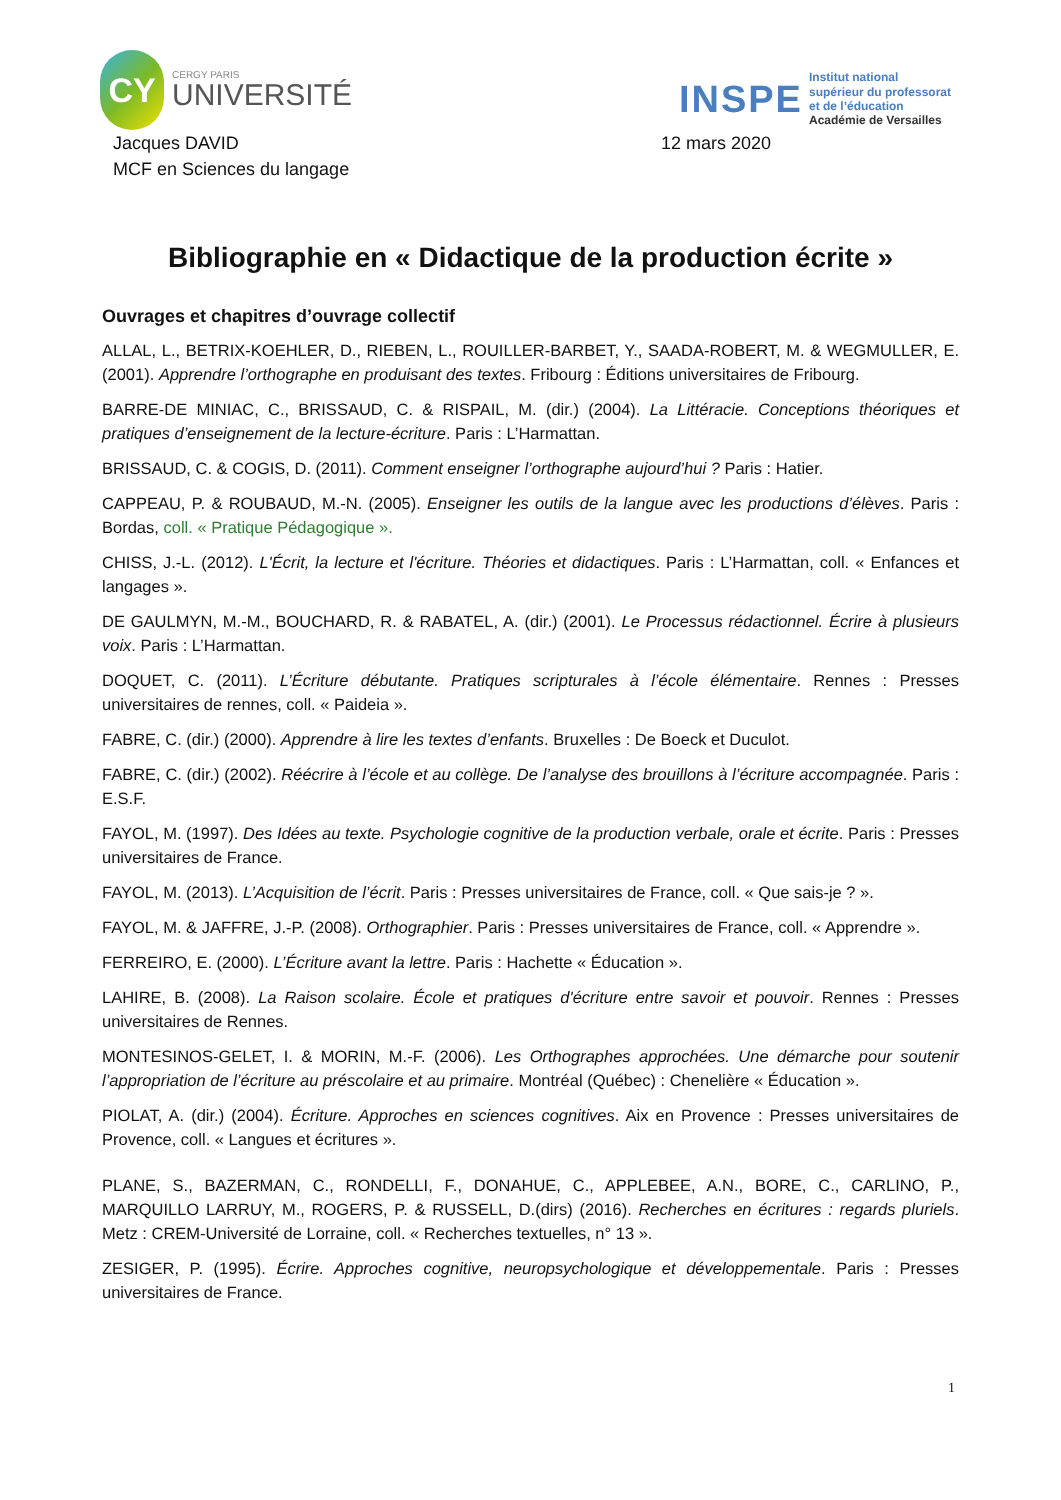CY
CERGY PARIS
UNIVERSITÉ
INSPE
Institut national
supérieur du professorat
et de l’éducation
Académie de Versailles
Jacques DAVID
MCF en Sciences du langage
12 mars 2020
Bibliographie en « Didactique de la production écrite »
Ouvrages et chapitres d’ouvrage collectif
ALLAL, L., BETRIX-KOEHLER, D., RIEBEN, L., ROUILLER-BARBET, Y., SAADA-ROBERT, M. & WEGMULLER, E. (2001). Apprendre l’orthographe en produisant des textes. Fribourg : Éditions universitaires de Fribourg.
BARRE-DE MINIAC, C., BRISSAUD, C. & RISPAIL, M. (dir.) (2004). La Littéracie. Conceptions théoriques et pratiques d’enseignement de la lecture-écriture. Paris : L’Harmattan.
BRISSAUD, C. & COGIS, D. (2011). Comment enseigner l’orthographe aujourd’hui ? Paris : Hatier.
CAPPEAU, P. & ROUBAUD, M.-N. (2005). Enseigner les outils de la langue avec les productions d’élèves. Paris : Bordas, coll. « Pratique Pédagogique ».
CHISS, J.-L. (2012). L'Écrit, la lecture et l'écriture. Théories et didactiques. Paris : L’Harmattan, coll. « Enfances et langages ».
DE GAULMYN, M.-M., BOUCHARD, R. & RABATEL, A. (dir.) (2001). Le Processus rédactionnel. Écrire à plusieurs voix. Paris : L’Harmattan.
DOQUET, C. (2011). L’Écriture débutante. Pratiques scripturales à l’école élémentaire. Rennes : Presses universitaires de rennes, coll. « Paideia ».
FABRE, C. (dir.) (2000). Apprendre à lire les textes d’enfants. Bruxelles : De Boeck et Duculot.
FABRE, C. (dir.) (2002). Réécrire à l’école et au collège. De l’analyse des brouillons à l’écriture accompagnée. Paris : E.S.F.
FAYOL, M. (1997). Des Idées au texte. Psychologie cognitive de la production verbale, orale et écrite. Paris : Presses universitaires de France.
FAYOL, M. (2013). L’Acquisition de l’écrit. Paris : Presses universitaires de France, coll. « Que sais-je ? ».
FAYOL, M. & JAFFRE, J.-P. (2008). Orthographier. Paris : Presses universitaires de France, coll. « Apprendre ».
FERREIRO, E. (2000). L’Écriture avant la lettre. Paris : Hachette « Éducation ».
LAHIRE, B. (2008). La Raison scolaire. École et pratiques d'écriture entre savoir et pouvoir. Rennes : Presses universitaires de Rennes.
MONTESINOS-GELET, I. & MORIN, M.-F. (2006). Les Orthographes approchées. Une démarche pour soutenir l’appropriation de l’écriture au préscolaire et au primaire. Montréal (Québec) : Chenelière « Éducation ».
PIOLAT, A. (dir.) (2004). Écriture. Approches en sciences cognitives. Aix en Provence : Presses universitaires de Provence, coll. « Langues et écritures ».
PLANE, S., BAZERMAN, C., RONDELLI, F., DONAHUE, C., APPLEBEE, A.N., BORE, C., CARLINO, P., MARQUILLO LARRUY, M., ROGERS, P. & RUSSELL, D.(dirs) (2016). Recherches en écritures : regards pluriels. Metz : CREM-Université de Lorraine, coll. « Recherches textuelles, n° 13 ».
ZESIGER, P. (1995). Écrire. Approches cognitive, neuropsychologique et développementale. Paris : Presses universitaires de France.
1